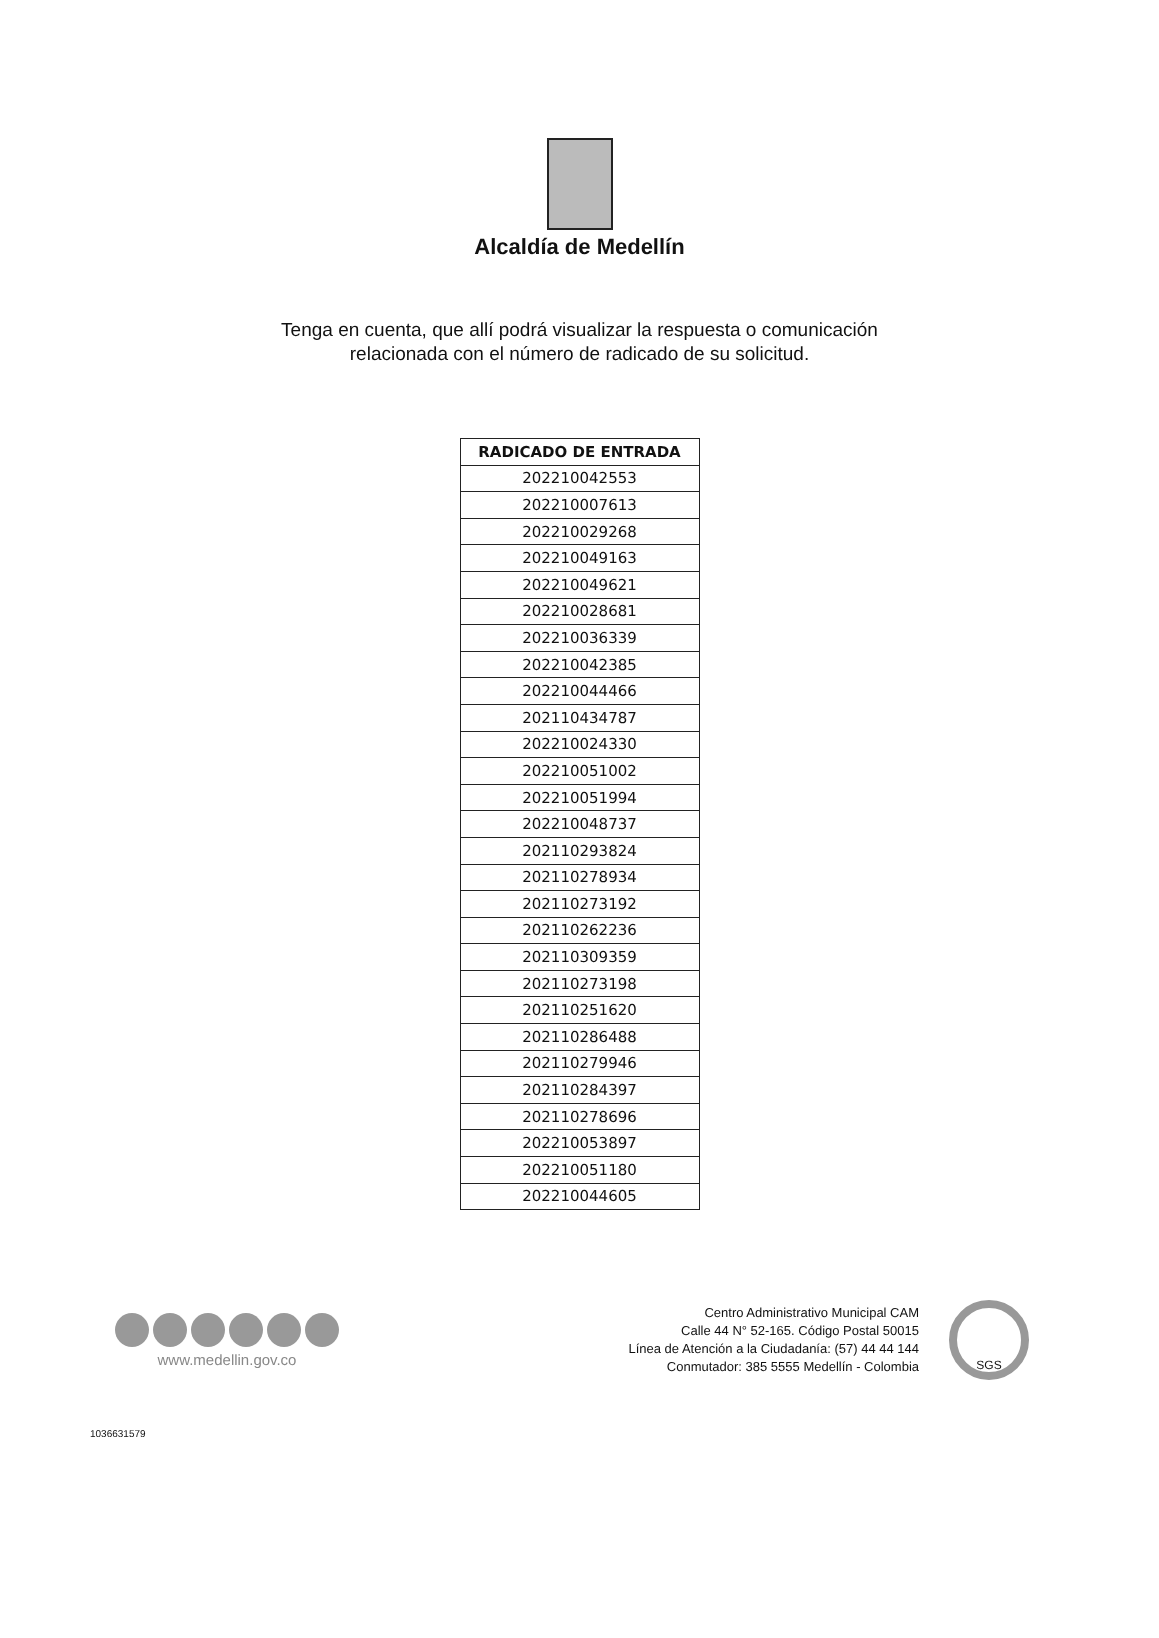Alcaldía de Medellín
Tenga en cuenta, que allí podrá visualizar la respuesta o comunicación
relacionada con el número de radicado de su solicitud.
| RADICADO DE ENTRADA |
| --- |
| 202210042553 |
| 202210007613 |
| 202210029268 |
| 202210049163 |
| 202210049621 |
| 202210028681 |
| 202210036339 |
| 202210042385 |
| 202210044466 |
| 202110434787 |
| 202210024330 |
| 202210051002 |
| 202210051994 |
| 202210048737 |
| 202110293824 |
| 202110278934 |
| 202110273192 |
| 202110262236 |
| 202110309359 |
| 202110273198 |
| 202110251620 |
| 202110286488 |
| 202110279946 |
| 202110284397 |
| 202110278696 |
| 202210053897 |
| 202210051180 |
| 202210044605 |
www.medellin.gov.co
Centro Administrativo Municipal CAM
Calle 44 N° 52-165. Código Postal 50015
Línea de Atención a la Ciudadanía: (57) 44 44 144
Conmutador: 385 5555 Medellín - Colombia
SGS
1036631579